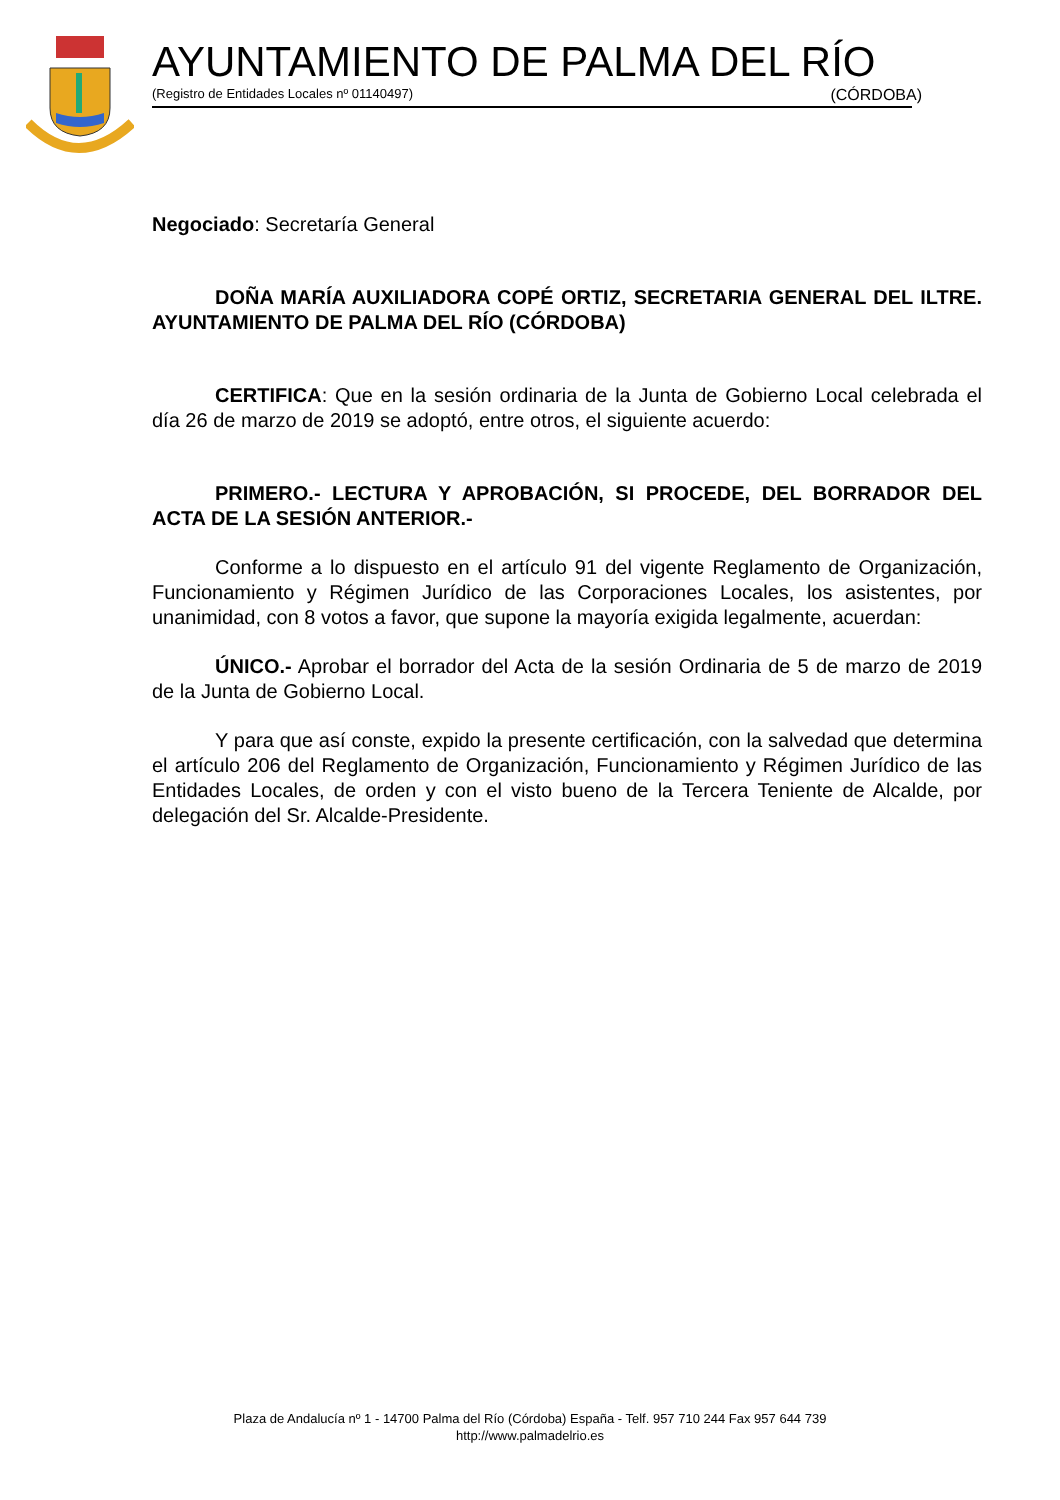AYUNTAMIENTO DE PALMA DEL RÍO
(Registro de Entidades Locales nº 01140497) (CÓRDOBA)
Negociado: Secretaría General
DOÑA MARÍA AUXILIADORA COPÉ ORTIZ, SECRETARIA GENERAL DEL ILTRE. AYUNTAMIENTO DE PALMA DEL RÍO (CÓRDOBA)
CERTIFICA: Que en la sesión ordinaria de la Junta de Gobierno Local celebrada el día 26 de marzo de 2019 se adoptó, entre otros, el siguiente acuerdo:
PRIMERO.- LECTURA Y APROBACIÓN, SI PROCEDE, DEL BORRADOR DEL ACTA DE LA SESIÓN ANTERIOR.-
Conforme a lo dispuesto en el artículo 91 del vigente Reglamento de Organización, Funcionamiento y Régimen Jurídico de las Corporaciones Locales, los asistentes, por unanimidad, con 8 votos a favor, que supone la mayoría exigida legalmente, acuerdan:
ÚNICO.- Aprobar el borrador del Acta de la sesión Ordinaria de 5 de marzo de 2019 de la Junta de Gobierno Local.
Y para que así conste, expido la presente certificación, con la salvedad que determina el artículo 206 del Reglamento de Organización, Funcionamiento y Régimen Jurídico de las Entidades Locales, de orden y con el visto bueno de la Tercera Teniente de Alcalde, por delegación del Sr. Alcalde-Presidente.
Plaza de Andalucía nº 1 - 14700 Palma del Río (Córdoba) España - Telf. 957 710 244 Fax 957 644 739
http://www.palmadelrio.es